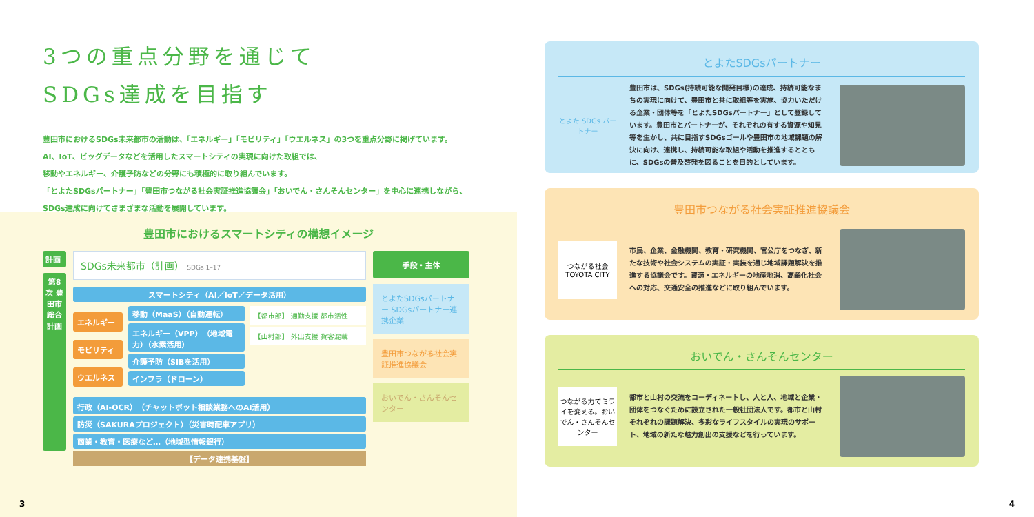3つの重点分野を通じて
SDGs達成を目指す
豊田市におけるSDGs未来都市の活動は、「エネルギー」「モビリティ」「ウエルネス」の3つを重点分野に掲げています。
AI、IoT、ビッグデータなどを活用したスマートシティの実現に向けた取組では、
移動やエネルギー、介護予防などの分野にも積極的に取り組んでいます。
「とよたSDGsパートナー」「豊田市つながる社会実証推進協議会」「おいでん・さんそんセンター」を中心に連携しながら、
SDGs達成に向けてさまざまな活動を展開しています。
豊田市におけるスマートシティの構想イメージ
計画
第8次 豊田市総合計画
SDGs未来都市（計画） SDGs 1–17
スマートシティ（AI／IoT／データ活用）
エネルギー
モビリティ
ウエルネス
移動（MaaS）（自動運転）
エネルギー（VPP）（地域電力）（水素活用）
介護予防（SIBを活用）
インフラ（ドローン）
【都市部】 通勤支援 都市活性
【山村部】 外出支援 貨客混載
行政（AI-OCR）（チャットボット相談業務へのAI活用）
防災（SAKURAプロジェクト）（災害時配車アプリ）
商業・教育・医療など…（地域型情報銀行）
【データ連携基盤】
手段・主体
とよたSDGsパートナー SDGsパートナー連携企業
豊田市つながる社会実証推進協議会
おいでん・さんそんセンター
3
とよたSDGsパートナー
とよた SDGs パートナー
豊田市は、SDGs(持続可能な開発目標)の達成、持続可能なまちの実現に向けて、豊田市と共に取組等を実施、協力いただける企業・団体等を「とよたSDGsパートナー」として登録しています。豊田市とパートナーが、それぞれの有する資源や知見等を生かし、共に目指すSDGsゴールや豊田市の地域課題の解決に向け、連携し、持続可能な取組や活動を推進するとともに、SDGsの普及啓発を図ることを目的としています。
豊田市つながる社会実証推進協議会
つながる社会 TOYOTA CITY
市民、企業、金融機関、教育・研究機関、官公庁をつなぎ、新たな技術や社会システムの実証・実装を通じ地域課題解決を推進する協議会です。資源・エネルギーの地産地消、高齢化社会への対応、交通安全の推進などに取り組んでいます。
おいでん・さんそんセンター
つながる力でミライを変える。おいでん・さんそんセンター
都市と山村の交流をコーディネートし、人と人、地域と企業・団体をつなぐために設立された一般社団法人です。都市と山村それぞれの課題解決、多彩なライフスタイルの実現のサポート、地域の新たな魅力創出の支援などを行っています。
4